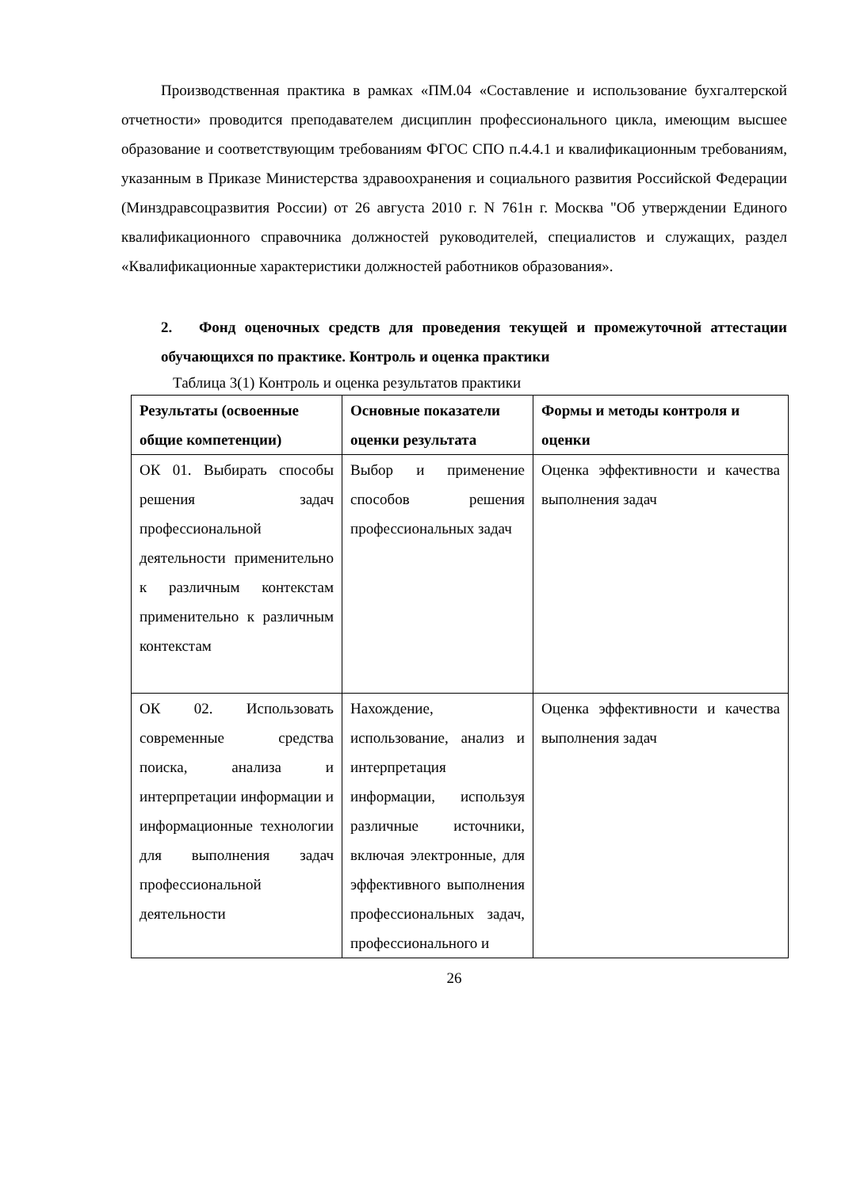Производственная практика в рамках «ПМ.04 «Составление и использование бухгалтерской отчетности» проводится преподавателем дисциплин профессионального цикла, имеющим высшее образование и соответствующим требованиям ФГОС СПО п.4.4.1 и квалификационным требованиям, указанным в Приказе Министерства здравоохранения и социального развития Российской Федерации (Минздравсоцразвития России) от 26 августа 2010 г. N 761н г. Москва "Об утверждении Единого квалификационного справочника должностей руководителей, специалистов и служащих, раздел «Квалификационные характеристики должностей работников образования».
2. Фонд оценочных средств для проведения текущей и промежуточной аттестации обучающихся по практике. Контроль и оценка практики
Таблица 3(1) Контроль и оценка результатов практики
| Результаты (освоенные общие компетенции) | Основные показатели оценки результата | Формы и методы контроля и оценки |
| --- | --- | --- |
| ОК 01. Выбирать способы решения задач профессиональной деятельности применительно к различным контекстам применительно к различным контекстам | Выбор и применение способов решения профессиональных задач | Оценка эффективности и качества выполнения задач |
| ОК 02. Использовать современные средства поиска, анализа и интерпретации информации и информационные технологии для выполнения задач профессиональной деятельности | Нахождение, использование, анализ и интерпретация информации, используя различные источники, включая электронные, для эффективного выполнения профессиональных задач, профессионального и | Оценка эффективности и качества выполнения задач |
26